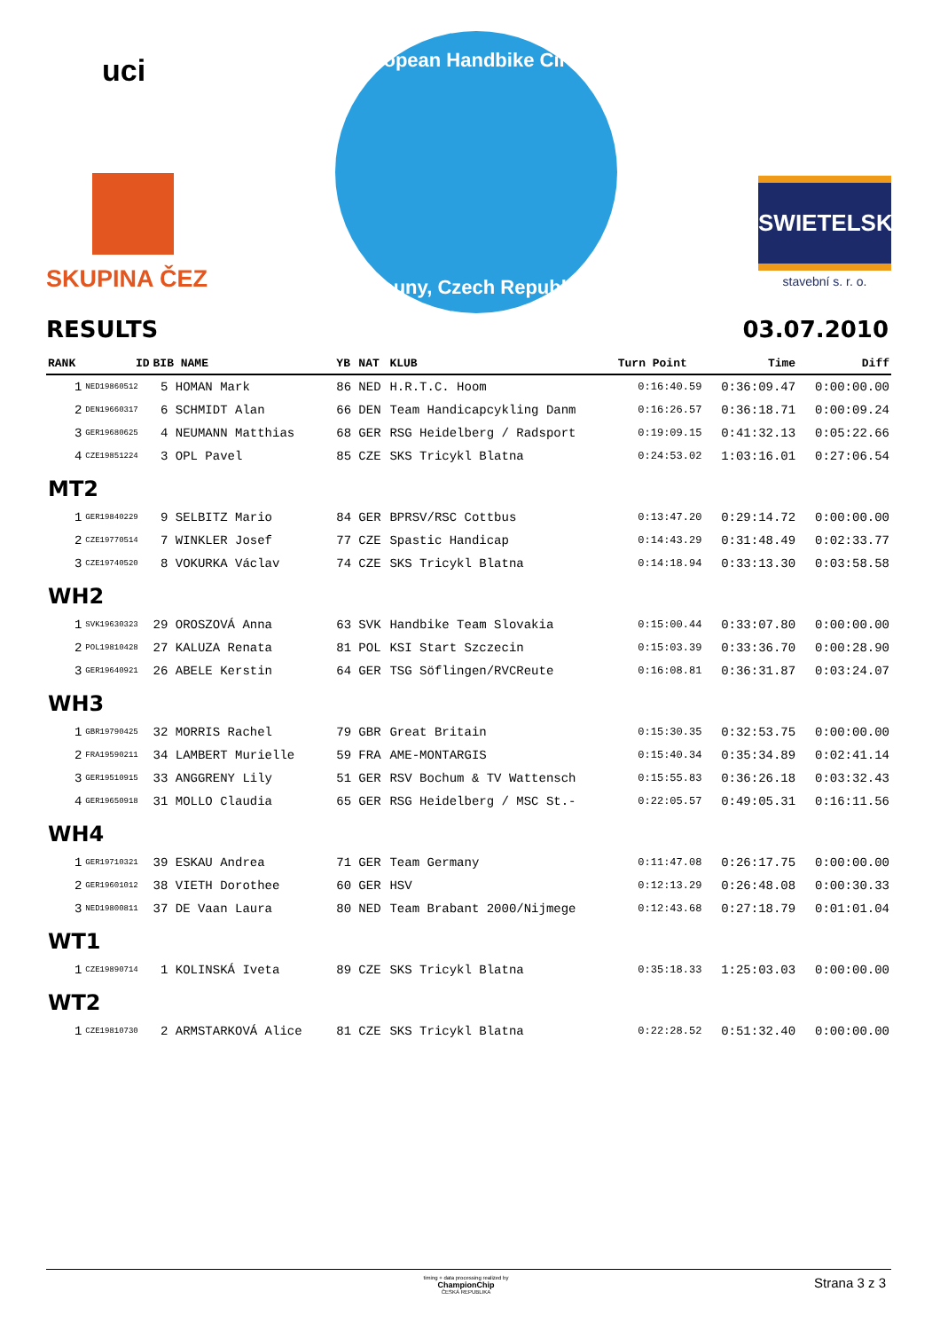uci
SKUPINA ČEZ
European Handbike Circuit
Louny, Czech Republic
SWIETELSKY
stavební s. r. o.
RESULTS 03.07.2010
| RANK | ID | BIB NAME | YB | NAT | KLUB | Turn Point | Time | Diff |
| --- | --- | --- | --- | --- | --- | --- | --- | --- |
| 1 | NED19860512 | 5 HOMAN Mark | 86 | NED | H.R.T.C. Hoom | 0:16:40.59 | 0:36:09.47 | 0:00:00.00 |
| 2 | DEN19660317 | 6 SCHMIDT Alan | 66 | DEN | Team Handicapcykling Danm | 0:16:26.57 | 0:36:18.71 | 0:00:09.24 |
| 3 | GER19680625 | 4 NEUMANN Matthias | 68 | GER | RSG Heidelberg / Radsport | 0:19:09.15 | 0:41:32.13 | 0:05:22.66 |
| 4 | CZE19851224 | 3 OPL Pavel | 85 | CZE | SKS Tricykl Blatna | 0:24:53.02 | 1:03:16.01 | 0:27:06.54 |
| MT2 | | | | | | | | |
| 1 | GER19840229 | 9 SELBITZ Mario | 84 | GER | BPRSV/RSC Cottbus | 0:13:47.20 | 0:29:14.72 | 0:00:00.00 |
| 2 | CZE19770514 | 7 WINKLER Josef | 77 | CZE | Spastic Handicap | 0:14:43.29 | 0:31:48.49 | 0:02:33.77 |
| 3 | CZE19740520 | 8 VOKURKA Václav | 74 | CZE | SKS Tricykl Blatna | 0:14:18.94 | 0:33:13.30 | 0:03:58.58 |
| WH2 | | | | | | | | |
| 1 | SVK19630323 | 29 OROSZOVÁ Anna | 63 | SVK | Handbike Team Slovakia | 0:15:00.44 | 0:33:07.80 | 0:00:00.00 |
| 2 | POL19810428 | 27 KALUZA Renata | 81 | POL | KSI Start Szczecin | 0:15:03.39 | 0:33:36.70 | 0:00:28.90 |
| 3 | GER19640921 | 26 ABELE Kerstin | 64 | GER | TSG Söflingen/RVCReute | 0:16:08.81 | 0:36:31.87 | 0:03:24.07 |
| WH3 | | | | | | | | |
| 1 | GBR19790425 | 32 MORRIS Rachel | 79 | GBR | Great Britain | 0:15:30.35 | 0:32:53.75 | 0:00:00.00 |
| 2 | FRA19590211 | 34 LAMBERT Murielle | 59 | FRA | AME-MONTARGIS | 0:15:40.34 | 0:35:34.89 | 0:02:41.14 |
| 3 | GER19510915 | 33 ANGGRENY Lily | 51 | GER | RSV Bochum & TV Wattensch | 0:15:55.83 | 0:36:26.18 | 0:03:32.43 |
| 4 | GER19650918 | 31 MOLLO Claudia | 65 | GER | RSG Heidelberg / MSC St.- | 0:22:05.57 | 0:49:05.31 | 0:16:11.56 |
| WH4 | | | | | | | | |
| 1 | GER19710321 | 39 ESKAU Andrea | 71 | GER | Team Germany | 0:11:47.08 | 0:26:17.75 | 0:00:00.00 |
| 2 | GER19601012 | 38 VIETH Dorothee | 60 | GER | HSV | 0:12:13.29 | 0:26:48.08 | 0:00:30.33 |
| 3 | NED19800811 | 37 DE Vaan Laura | 80 | NED | Team Brabant 2000/Nijmege | 0:12:43.68 | 0:27:18.79 | 0:01:01.04 |
| WT1 | | | | | | | | |
| 1 | CZE19890714 | 1 KOLINSKÁ Iveta | 89 | CZE | SKS Tricykl Blatna | 0:35:18.33 | 1:25:03.03 | 0:00:00.00 |
| WT2 | | | | | | | | |
| 1 | CZE19810730 | 2 ARMSTARKOVÁ Alice | 81 | CZE | SKS Tricykl Blatna | 0:22:28.52 | 0:51:32.40 | 0:00:00.00 |
timing + data processing realized by
ChampionChip
ČESKÁ REPUBLIKA Strana 3 z 3